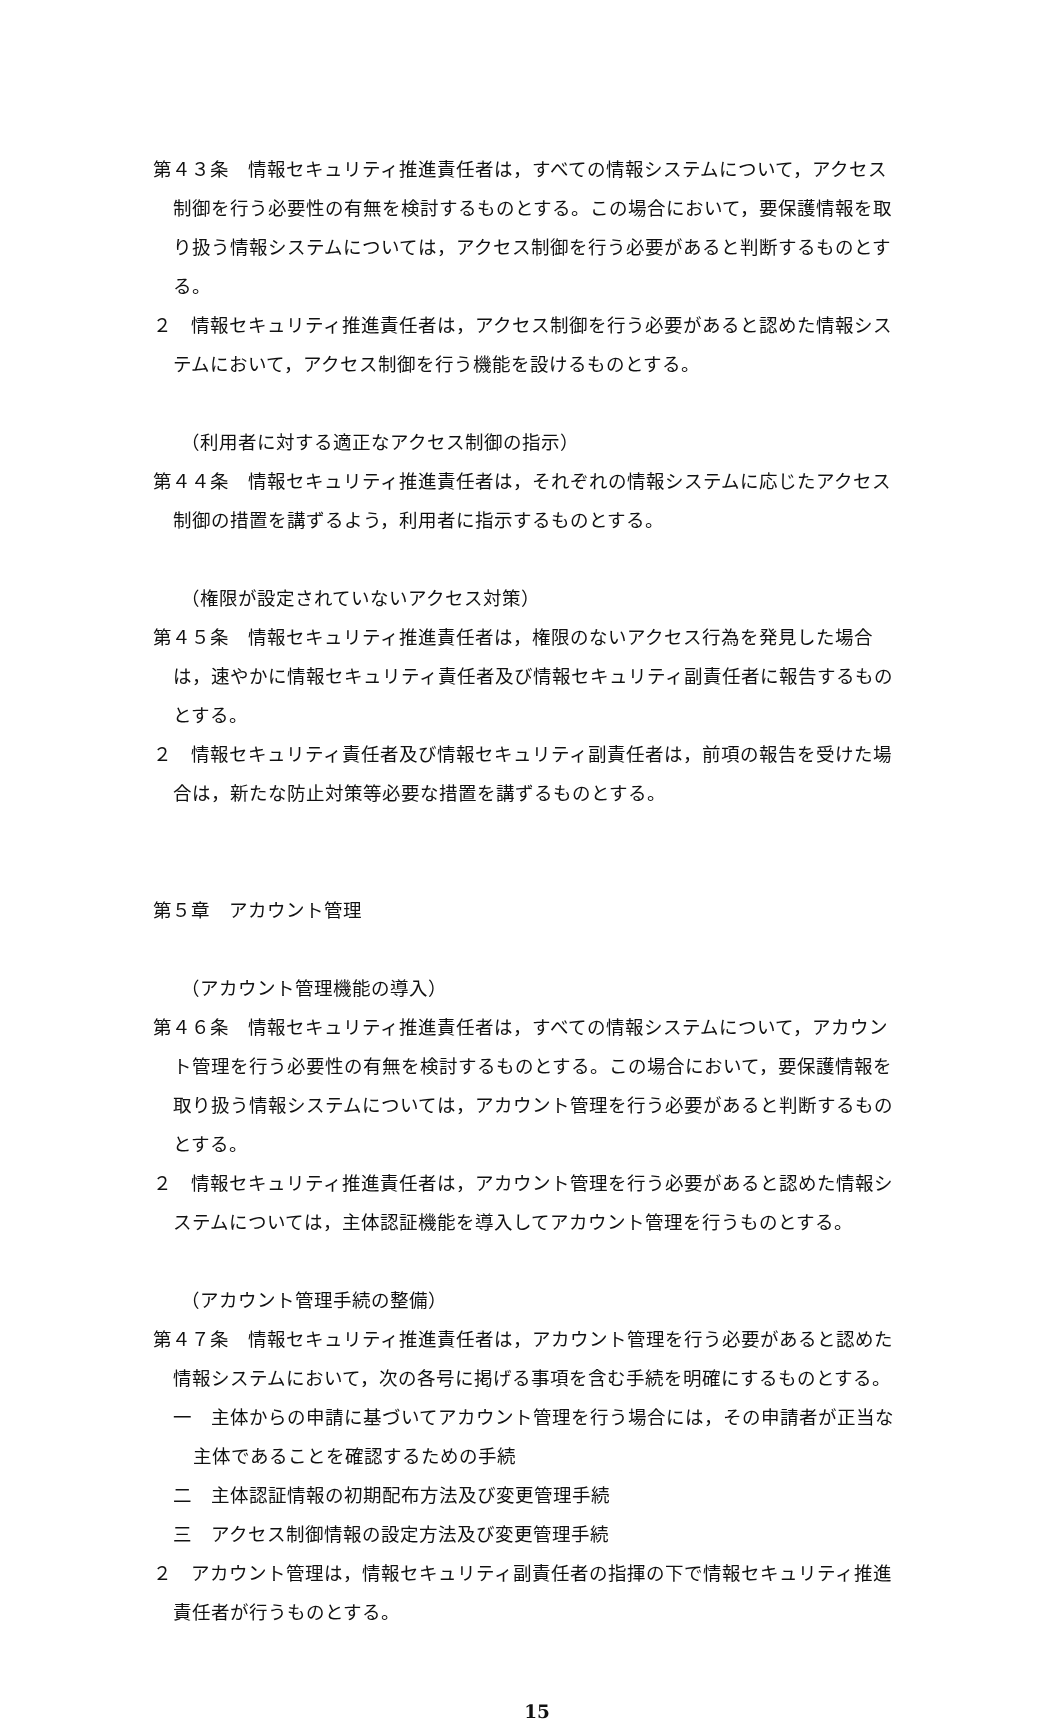第４３条　情報セキュリティ推進責任者は，すべての情報システムについて，アクセス制御を行う必要性の有無を検討するものとする。この場合において，要保護情報を取り扱う情報システムについては，アクセス制御を行う必要があると判断するものとする。
２　情報セキュリティ推進責任者は，アクセス制御を行う必要があると認めた情報システムにおいて，アクセス制御を行う機能を設けるものとする。
（利用者に対する適正なアクセス制御の指示）
第４４条　情報セキュリティ推進責任者は，それぞれの情報システムに応じたアクセス制御の措置を講ずるよう，利用者に指示するものとする。
（権限が設定されていないアクセス対策）
第４５条　情報セキュリティ推進責任者は，権限のないアクセス行為を発見した場合は，速やかに情報セキュリティ責任者及び情報セキュリティ副責任者に報告するものとする。
２　情報セキュリティ責任者及び情報セキュリティ副責任者は，前項の報告を受けた場合は，新たな防止対策等必要な措置を講ずるものとする。
第５章　アカウント管理
（アカウント管理機能の導入）
第４６条　情報セキュリティ推進責任者は，すべての情報システムについて，アカウント管理を行う必要性の有無を検討するものとする。この場合において，要保護情報を取り扱う情報システムについては，アカウント管理を行う必要があると判断するものとする。
２　情報セキュリティ推進責任者は，アカウント管理を行う必要があると認めた情報システムについては，主体認証機能を導入してアカウント管理を行うものとする。
（アカウント管理手続の整備）
第４７条　情報セキュリティ推進責任者は，アカウント管理を行う必要があると認めた情報システムにおいて，次の各号に掲げる事項を含む手続を明確にするものとする。
一　主体からの申請に基づいてアカウント管理を行う場合には，その申請者が正当な主体であることを確認するための手続
二　主体認証情報の初期配布方法及び変更管理手続
三　アクセス制御情報の設定方法及び変更管理手続
２　アカウント管理は，情報セキュリティ副責任者の指揮の下で情報セキュリティ推進責任者が行うものとする。
15